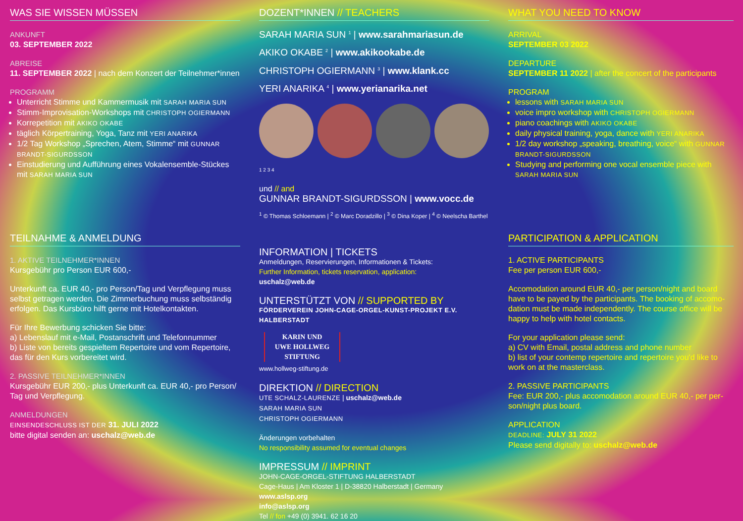WAS SIE WISSEN MÜSSEN
ANKUNFT
03. SEPTEMBER 2022
ABREISE
11. SEPTEMBER 2022 | nach dem Konzert der Teilnehmer*innen
PROGRAMM
Unterricht Stimme und Kammermusik mit SARAH MARIA SUN
Stimm-Improvisation-Workshops mit CHRISTOPH OGIERMANN
Korrepetition mit AKIKO OKABE
täglich Körpertraining, Yoga, Tanz mit YERI ANARIKA
1/2 Tag Workshop „Sprechen, Atem, Stimme“ mit GUNNAR BRANDT-SIGURDSSON
Einstudierung und Aufführung eines Vokalensemble-Stückes mit SARAH MARIA SUN
TEILNAHME & ANMELDUNG
1. AKTIVE TEILNEHMER*INNEN
Kursgebühr pro Person EUR 600,-
Unterkunft ca. EUR 40,- pro Person/Tag und Verpflegung muss selbst getragen werden. Die Zimmerbuchung muss selbständig erfolgen. Das Kursbüro hilft gerne mit Hotelkontakten.
Für Ihre Bewerbung schicken Sie bitte:
a) Lebenslauf mit e-Mail, Postanschrift und Telefonnummer
b) Liste von bereits gespieltem Repertoire und vom Repertoire, das für den Kurs vorbereitet wird.
2. PASSIVE TEILNEHMER*INNEN
Kursgebühr EUR 200,- plus Unterkunft ca. EUR 40,- pro Person/ Tag und Verpflegung.
ANMELDUNGEN
EINSENDESCHLUSS IST DER 31. JULI 2022
bitte digital senden an: uschalz@web.de
DOZENT*INNEN // TEACHERS
SARAH MARIA SUN <sup>1</sup> | www.sarahmariasun.de
AKIKO OKABE <sup>2</sup> | www.akikookabe.de
CHRISTOPH OGIERMANN <sup>3</sup> | www.klank.cc
YERI ANARIKA <sup>4</sup> | www.yerianarika.net
1 2 3 4
und // and
GUNNAR BRANDT-SIGURDSSON | www.vocc.de
<sup>1</sup> © Thomas Schloemann | <sup>2</sup> © Marc Doradzillo | <sup>3</sup> © Dina Koper | <sup>4</sup> © Neelscha Barthel
INFORMATION | TICKETS
Anmeldungen, Reservierungen, Informationen & Tickets:
Further Information, tickets reservation, application:
uschalz@web.de
UNTERSTÜTZT VON // SUPPORTED BY
FÖRDERVEREIN JOHN-CAGE-ORGEL-KUNST-PROJEKT E.V. HALBERSTADT
KARIN UND
UWE HOLLWEG
STIFTUNG
www.hollweg-stiftung.de
DIREKTION // DIRECTION
UTE SCHALZ-LAURENZE | uschalz@web.de
SARAH MARIA SUN
CHRISTOPH OGIERMANN
Änderungen vorbehalten
No responsibility assumed for eventual changes
IMPRESSUM // IMPRINT
JOHN-CAGE-ORGEL-STIFTUNG HALBERSTADT
Cage-Haus | Am Kloster 1 | D-38820 Halberstadt | Germany
www.aslsp.org
info@aslsp.org
Tel // fon +49 (0) 3941. 62 16 20
WHAT YOU NEED TO KNOW
ARRIVAL
SEPTEMBER 03 2022
DEPARTURE
SEPTEMBER 11 2022 | after the concert of the participants
PROGRAM
lessons with SARAH MARIA SUN
voice impro workshop with CHRISTOPH OGIERMANN
piano coachings with AKIKO OKABE
daily physical training, yoga, dance with YERI ANARIKA
1/2 day workshop „speaking, breathing, voice“ with GUNNAR BRANDT-SIGURDSSON
Studying and performing one vocal ensemble piece with SARAH MARIA SUN
PARTICIPATION & APPLICATION
1. ACTIVE PARTICIPANTS
Fee per person EUR 600,-
Accomodation around EUR 40,- per person/night and board have to be payed by the participants. The booking of accomo-dation must be made independently. The course office will be happy to help with hotel contacts.
For your application please send:
a) CV with Email, postal address and phone number
b) list of your contemp repertoire and repertoire you'd like to work on at the masterclass.
2. PASSIVE PARTICIPANTS
Fee: EUR 200,- plus accomodation around EUR 40,- per per-son/night plus board.
APPLICATION
DEADLINE: JULY 31 2022
Please send digitally to: uschalz@web.de